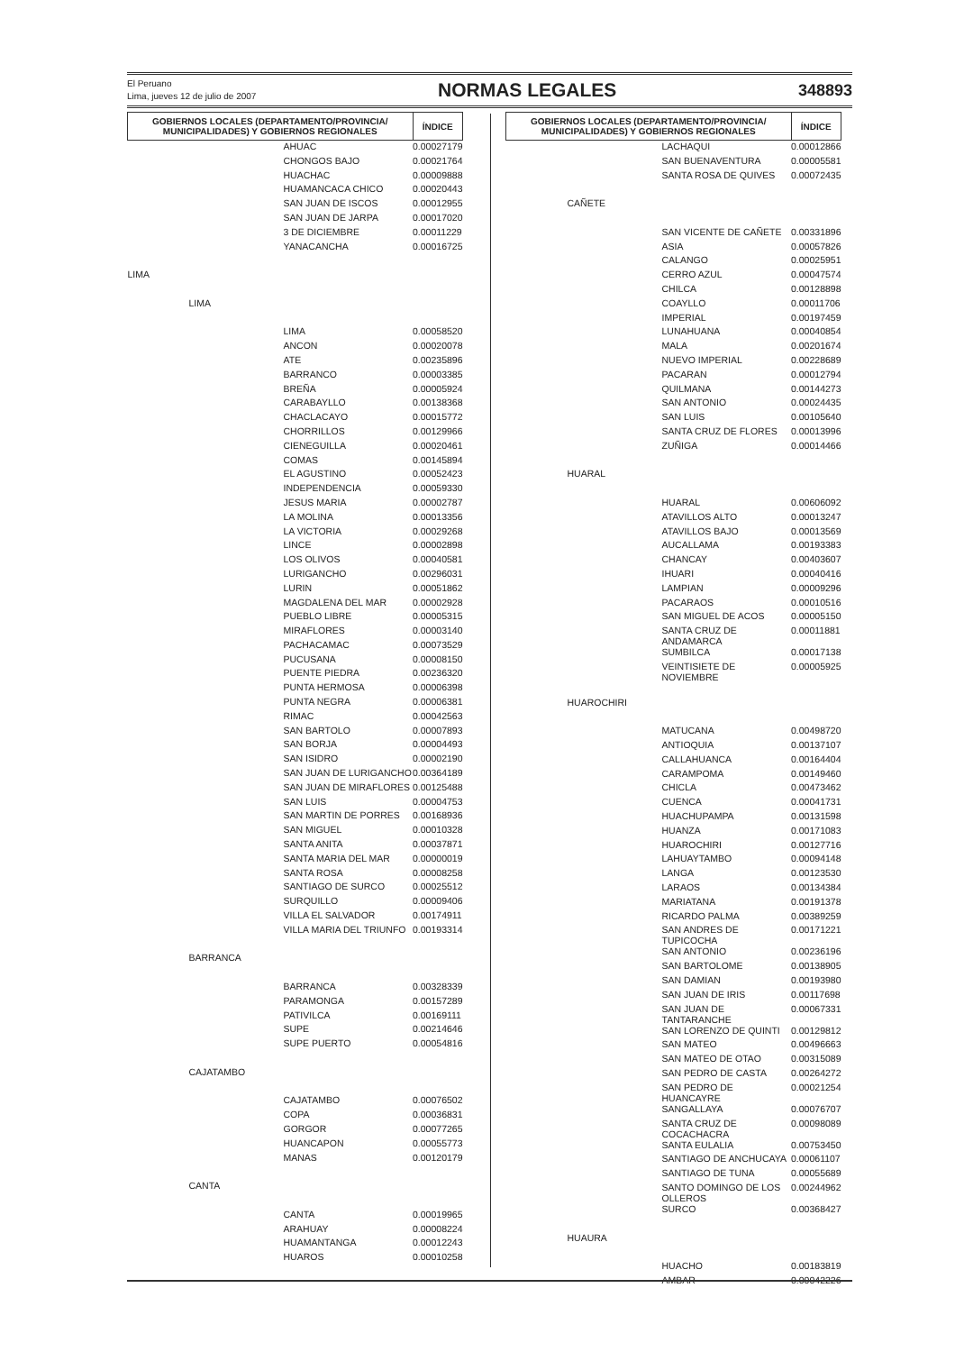El Peruano
Lima, jueves 12 de julio de 2007
NORMAS LEGALES
348893
| GOBIERNOS LOCALES (DEPARTAMENTO/PROVINCIA/ MUNICIPALIDADES) Y GOBIERNOS REGIONALES | | ÍNDICE |
| --- | --- | --- |
| | AHUAC | 0.00027179 |
| | CHONGOS BAJO | 0.00021764 |
| | HUACHAC | 0.00009888 |
| | HUAMANCACA CHICO | 0.00020443 |
| | SAN JUAN DE ISCOS | 0.00012955 |
| | SAN JUAN DE JARPA | 0.00017020 |
| | 3 DE DICIEMBRE | 0.00011229 |
| | YANACANCHA | 0.00016725 |
| LIMA | | |
| LIMA | | |
| | LIMA | 0.00058520 |
| | ANCON | 0.00020078 |
| | ATE | 0.00235896 |
| | BARRANCO | 0.00003385 |
| | BREÑA | 0.00005924 |
| | CARABAYLLO | 0.00138368 |
| | CHACLACAYO | 0.00015772 |
| | CHORRILLOS | 0.00129966 |
| | CIENEGUILLA | 0.00020461 |
| | COMAS | 0.00145894 |
| | EL AGUSTINO | 0.00052423 |
| | INDEPENDENCIA | 0.00059330 |
| | JESUS MARIA | 0.00002787 |
| | LA MOLINA | 0.00013356 |
| | LA VICTORIA | 0.00029268 |
| | LINCE | 0.00002898 |
| | LOS OLIVOS | 0.00040581 |
| | LURIGANCHO | 0.00296031 |
| | LURIN | 0.00051862 |
| | MAGDALENA DEL MAR | 0.00002928 |
| | PUEBLO LIBRE | 0.00005315 |
| | MIRAFLORES | 0.00003140 |
| | PACHACAMAC | 0.00073529 |
| | PUCUSANA | 0.00008150 |
| | PUENTE PIEDRA | 0.00236320 |
| | PUNTA HERMOSA | 0.00006398 |
| | PUNTA NEGRA | 0.00006381 |
| | RIMAC | 0.00042563 |
| | SAN BARTOLO | 0.00007893 |
| | SAN BORJA | 0.00004493 |
| | SAN ISIDRO | 0.00002190 |
| | SAN JUAN DE LURIGANCHO | 0.00364189 |
| | SAN JUAN DE MIRAFLORES | 0.00125488 |
| | SAN LUIS | 0.00004753 |
| | SAN MARTIN DE PORRES | 0.00168936 |
| | SAN MIGUEL | 0.00010328 |
| | SANTA ANITA | 0.00037871 |
| | SANTA MARIA DEL MAR | 0.00000019 |
| | SANTA ROSA | 0.00008258 |
| | SANTIAGO DE SURCO | 0.00025512 |
| | SURQUILLO | 0.00009406 |
| | VILLA EL SALVADOR | 0.00174911 |
| | VILLA MARIA DEL TRIUNFO | 0.00193314 |
| BARRANCA | | |
| | BARRANCA | 0.00328339 |
| | PARAMONGA | 0.00157289 |
| | PATIVILCA | 0.00169111 |
| | SUPE | 0.00214646 |
| | SUPE PUERTO | 0.00054816 |
| CAJATAMBO | | |
| | CAJATAMBO | 0.00076502 |
| | COPA | 0.00036831 |
| | GORGOR | 0.00077265 |
| | HUANCAPON | 0.00055773 |
| | MANAS | 0.00120179 |
| CANTA | | |
| | CANTA | 0.00019965 |
| | ARAHUAY | 0.00008224 |
| | HUAMANTANGA | 0.00012243 |
| | HUAROS | 0.00010258 |
| GOBIERNOS LOCALES (DEPARTAMENTO/PROVINCIA/ MUNICIPALIDADES) Y GOBIERNOS REGIONALES | | ÍNDICE |
| --- | --- | --- |
| | LACHAQUI | 0.00012866 |
| | SAN BUENAVENTURA | 0.00005581 |
| | SANTA ROSA DE QUIVES | 0.00072435 |
| CAÑETE | | |
| | SAN VICENTE DE CAÑETE | 0.00331896 |
| | ASIA | 0.00057826 |
| | CALANGO | 0.00025951 |
| | CERRO AZUL | 0.00047574 |
| | CHILCA | 0.00128898 |
| | COAYLLO | 0.00011706 |
| | IMPERIAL | 0.00197459 |
| | LUNAHUANA | 0.00040854 |
| | MALA | 0.00201674 |
| | NUEVO IMPERIAL | 0.00228689 |
| | PACARAN | 0.00012794 |
| | QUILMANA | 0.00144273 |
| | SAN ANTONIO | 0.00024435 |
| | SAN LUIS | 0.00105640 |
| | SANTA CRUZ DE FLORES | 0.00013996 |
| | ZUÑIGA | 0.00014466 |
| HUARAL | | |
| | HUARAL | 0.00606092 |
| | ATAVILLOS ALTO | 0.00013247 |
| | ATAVILLOS BAJO | 0.00013569 |
| | AUCALLAMA | 0.00193383 |
| | CHANCAY | 0.00403607 |
| | IHUARI | 0.00040416 |
| | LAMPIAN | 0.00009296 |
| | PACARAOS | 0.00010516 |
| | SAN MIGUEL DE ACOS | 0.00005150 |
| | SANTA CRUZ DE ANDAMARCA | 0.00011881 |
| | SUMBILCA | 0.00017138 |
| | VEINTISIETE DE NOVIEMBRE | 0.00005925 |
| HUAROCHIRI | | |
| | MATUCANA | 0.00498720 |
| | ANTIOQUIA | 0.00137107 |
| | CALLAHUANCA | 0.00164404 |
| | CARAMPOMA | 0.00149460 |
| | CHICLA | 0.00473462 |
| | CUENCA | 0.00041731 |
| | HUACHUPAMPA | 0.00131598 |
| | HUANZA | 0.00171083 |
| | HUAROCHIRI | 0.00127716 |
| | LAHUAYTAMBO | 0.00094148 |
| | LANGA | 0.00123530 |
| | LARAOS | 0.00134384 |
| | MARIATANA | 0.00191378 |
| | RICARDO PALMA | 0.00389259 |
| | SAN ANDRES DE TUPICOCHA | 0.00171221 |
| | SAN ANTONIO | 0.00236196 |
| | SAN BARTOLOME | 0.00138905 |
| | SAN DAMIAN | 0.00193980 |
| | SAN JUAN DE IRIS | 0.00117698 |
| | SAN JUAN DE TANTARANCHE | 0.00067331 |
| | SAN LORENZO DE QUINTI | 0.00129812 |
| | SAN MATEO | 0.00496663 |
| | SAN MATEO DE OTAO | 0.00315089 |
| | SAN PEDRO DE CASTA | 0.00264272 |
| | SAN PEDRO DE HUANCAYRE | 0.00021254 |
| | SANGALLAYA | 0.00076707 |
| | SANTA CRUZ DE COCACHACRA | 0.00098089 |
| | SANTA EULALIA | 0.00753450 |
| | SANTIAGO DE ANCHUCAYA | 0.00061107 |
| | SANTIAGO DE TUNA | 0.00055689 |
| | SANTO DOMINGO DE LOS OLLEROS | 0.00244962 |
| | SURCO | 0.00368427 |
| HUAURA | | |
| | HUACHO | 0.00183819 |
| | AMBAR | 0.00042226 |